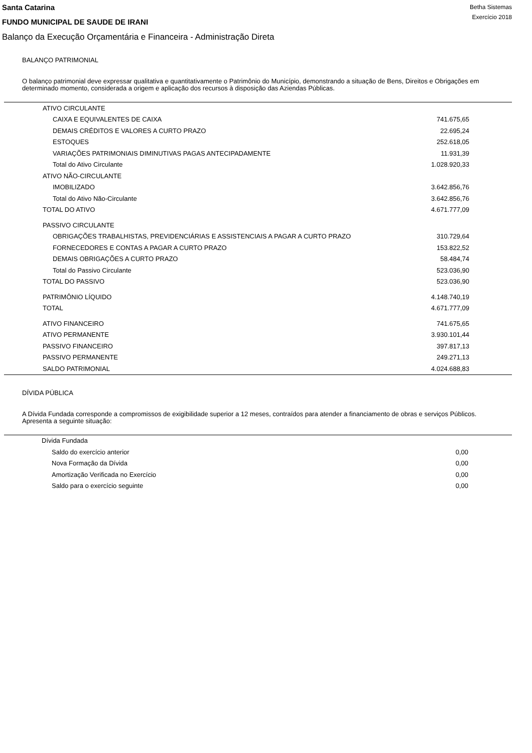Santa Catarina
FUNDO MUNICIPAL DE SAUDE DE IRANI
Balanço da Execução Orçamentária e Financeira - Administração Direta
Betha Sistemas
Exercício 2018
BALANÇO PATRIMONIAL
O balanço patrimonial deve expressar qualitativa e quantitativamente o Patrimônio do Município, demonstrando a situação de Bens, Direitos e Obrigações em determinado momento, considerada a origem e aplicação dos recursos à disposição das Aziendas Públicas.
| ATIVO CIRCULANTE | |
| CAIXA E EQUIVALENTES DE CAIXA | 741.675,65 |
| DEMAIS CRÉDITOS E VALORES A CURTO PRAZO | 22.695,24 |
| ESTOQUES | 252.618,05 |
| VARIAÇÕES PATRIMONIAIS DIMINUTIVAS PAGAS ANTECIPADAMENTE | 11.931,39 |
| Total do Ativo Circulante | 1.028.920,33 |
| ATIVO NÃO-CIRCULANTE | |
| IMOBILIZADO | 3.642.856,76 |
| Total do Ativo Não-Circulante | 3.642.856,76 |
| TOTAL DO ATIVO | 4.671.777,09 |
| PASSIVO CIRCULANTE | |
| OBRIGAÇÕES TRABALHISTAS, PREVIDENCIÁRIAS E ASSISTENCIAIS A PAGAR A CURTO PRAZO | 310.729,64 |
| FORNECEDORES E CONTAS A PAGAR A CURTO PRAZO | 153.822,52 |
| DEMAIS OBRIGAÇÕES A CURTO PRAZO | 58.484,74 |
| Total do Passivo Circulante | 523.036,90 |
| TOTAL DO PASSIVO | 523.036,90 |
| PATRIMÔNIO LÍQUIDO | 4.148.740,19 |
| TOTAL | 4.671.777,09 |
| ATIVO FINANCEIRO | 741.675,65 |
| ATIVO PERMANENTE | 3.930.101,44 |
| PASSIVO FINANCEIRO | 397.817,13 |
| PASSIVO PERMANENTE | 249.271,13 |
| SALDO PATRIMONIAL | 4.024.688,83 |
DÍVIDA PÚBLICA
A Dívida Fundada corresponde a compromissos de exigibilidade superior a 12 meses, contraídos para atender a financiamento de obras e serviços Públicos.
Apresenta a seguinte situação:
| Dívida Fundada | |
| Saldo do exercício anterior | 0,00 |
| Nova Formação da Dívida | 0,00 |
| Amortização Verificada no Exercício | 0,00 |
| Saldo para o exercício seguinte | 0,00 |